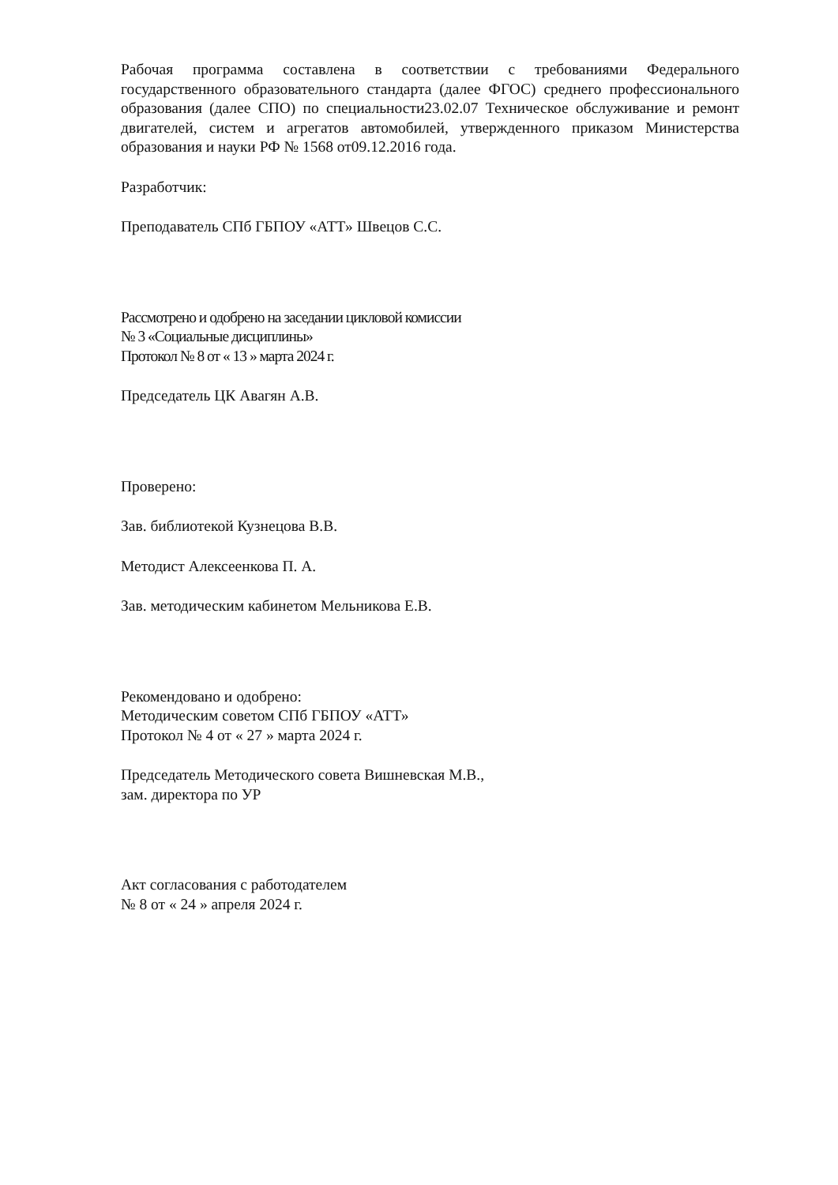Рабочая программа составлена в соответствии с требованиями Федерального государственного образовательного стандарта (далее ФГОС) среднего профессионального образования (далее СПО) по специальности23.02.07 Техническое обслуживание и ремонт двигателей, систем и агрегатов автомобилей, утвержденного приказом Министерства образования и науки РФ № 1568 от09.12.2016 года.
Разработчик:
Преподаватель СПб ГБПОУ «АТТ» Швецов С.С.
Рассмотрено и одобрено на заседании цикловой комиссии
№ 3 «Социальные дисциплины»
Протокол № 8 от « 13 » марта 2024 г.
Председатель ЦК Авагян А.В.
Проверено:
Зав. библиотекой Кузнецова В.В.
Методист Алексеенкова П. А.
Зав. методическим кабинетом Мельникова Е.В.
Рекомендовано и одобрено:
Методическим советом СПб ГБПОУ «АТТ»
Протокол № 4 от « 27 » марта 2024 г.
Председатель Методического совета Вишневская М.В.,
зам. директора по УР
Акт согласования с работодателем
№ 8 от « 24 » апреля 2024 г.